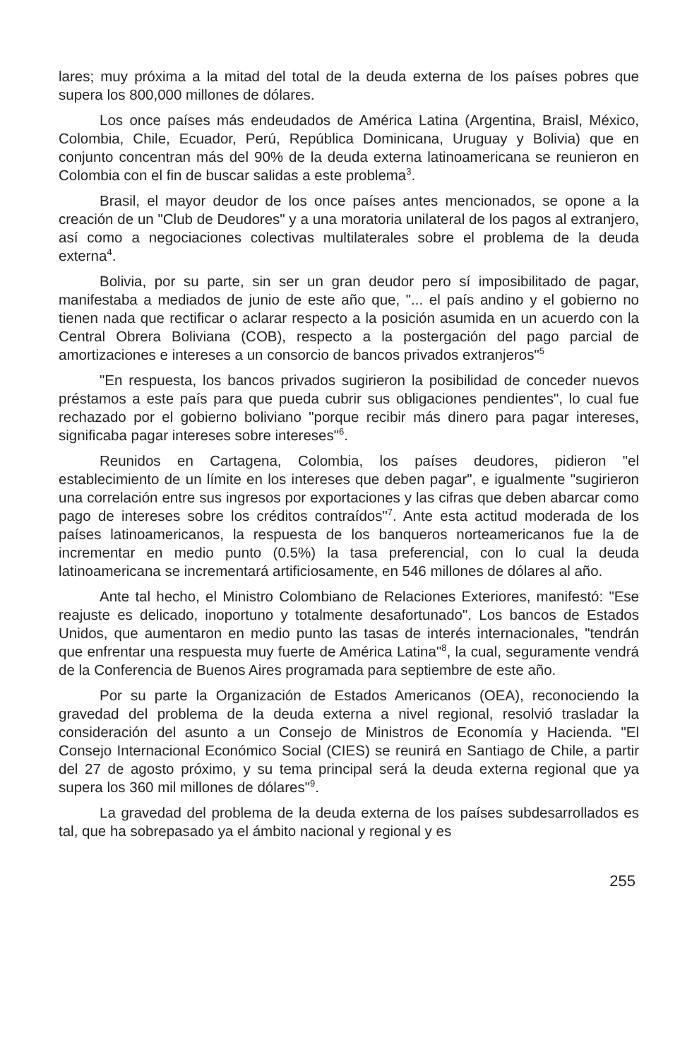lares; muy próxima a la mitad del total de la deuda externa de los países pobres que supera los 800,000 millones de dólares.
Los once países más endeudados de América Latina (Argentina, Braisl, México, Colombia, Chile, Ecuador, Perú, República Dominicana, Uruguay y Bolivia) que en conjunto concentran más del 90% de la deuda externa latinoamericana se reunieron en Colombia con el fin de buscar salidas a este problema<sup>3</sup>.
Brasil, el mayor deudor de los once países antes mencionados, se opone a la creación de un "Club de Deudores" y a una moratoria unilateral de los pagos al extranjero, así como a negociaciones colectivas multilaterales sobre el problema de la deuda externa<sup>4</sup>.
Bolivia, por su parte, sin ser un gran deudor pero sí imposibilitado de pagar, manifestaba a mediados de junio de este año que, "... el país andino y el gobierno no tienen nada que rectificar o aclarar respecto a la posición asumida en un acuerdo con la Central Obrera Boliviana (COB), respecto a la postergación del pago parcial de amortizaciones e intereses a un consorcio de bancos privados extranjeros"<sup>5</sup>
"En respuesta, los bancos privados sugirieron la posibilidad de conceder nuevos préstamos a este país para que pueda cubrir sus obligaciones pendientes", lo cual fue rechazado por el gobierno boliviano "porque recibir más dinero para pagar intereses, significaba pagar intereses sobre intereses"<sup>6</sup>.
Reunidos en Cartagena, Colombia, los países deudores, pidieron "el establecimiento de un límite en los intereses que deben pagar", e igualmente "sugirieron una correlación entre sus ingresos por exportaciones y las cifras que deben abarcar como pago de intereses sobre los créditos contraídos"<sup>7</sup>. Ante esta actitud moderada de los países latinoamericanos, la respuesta de los banqueros norteamericanos fue la de incrementar en medio punto (0.5%) la tasa preferencial, con lo cual la deuda latinoamericana se incrementará artificiosamente, en 546 millones de dólares al año.
Ante tal hecho, el Ministro Colombiano de Relaciones Exteriores, manifestó: "Ese reajuste es delicado, inoportuno y totalmente desafortunado". Los bancos de Estados Unidos, que aumentaron en medio punto las tasas de interés internacionales, "tendrán que enfrentar una respuesta muy fuerte de América Latina"<sup>8</sup>, la cual, seguramente vendrá de la Conferencia de Buenos Aires programada para septiembre de este año.
Por su parte la Organización de Estados Americanos (OEA), reconociendo la gravedad del problema de la deuda externa a nivel regional, resolvió trasladar la consideración del asunto a un Consejo de Ministros de Economía y Hacienda. "El Consejo Internacional Económico Social (CIES) se reunirá en Santiago de Chile, a partir del 27 de agosto próximo, y su tema principal será la deuda externa regional que ya supera los 360 mil millones de dólares"<sup>9</sup>.
La gravedad del problema de la deuda externa de los países subdesarrollados es tal, que ha sobrepasado ya el ámbito nacional y regional y es
255